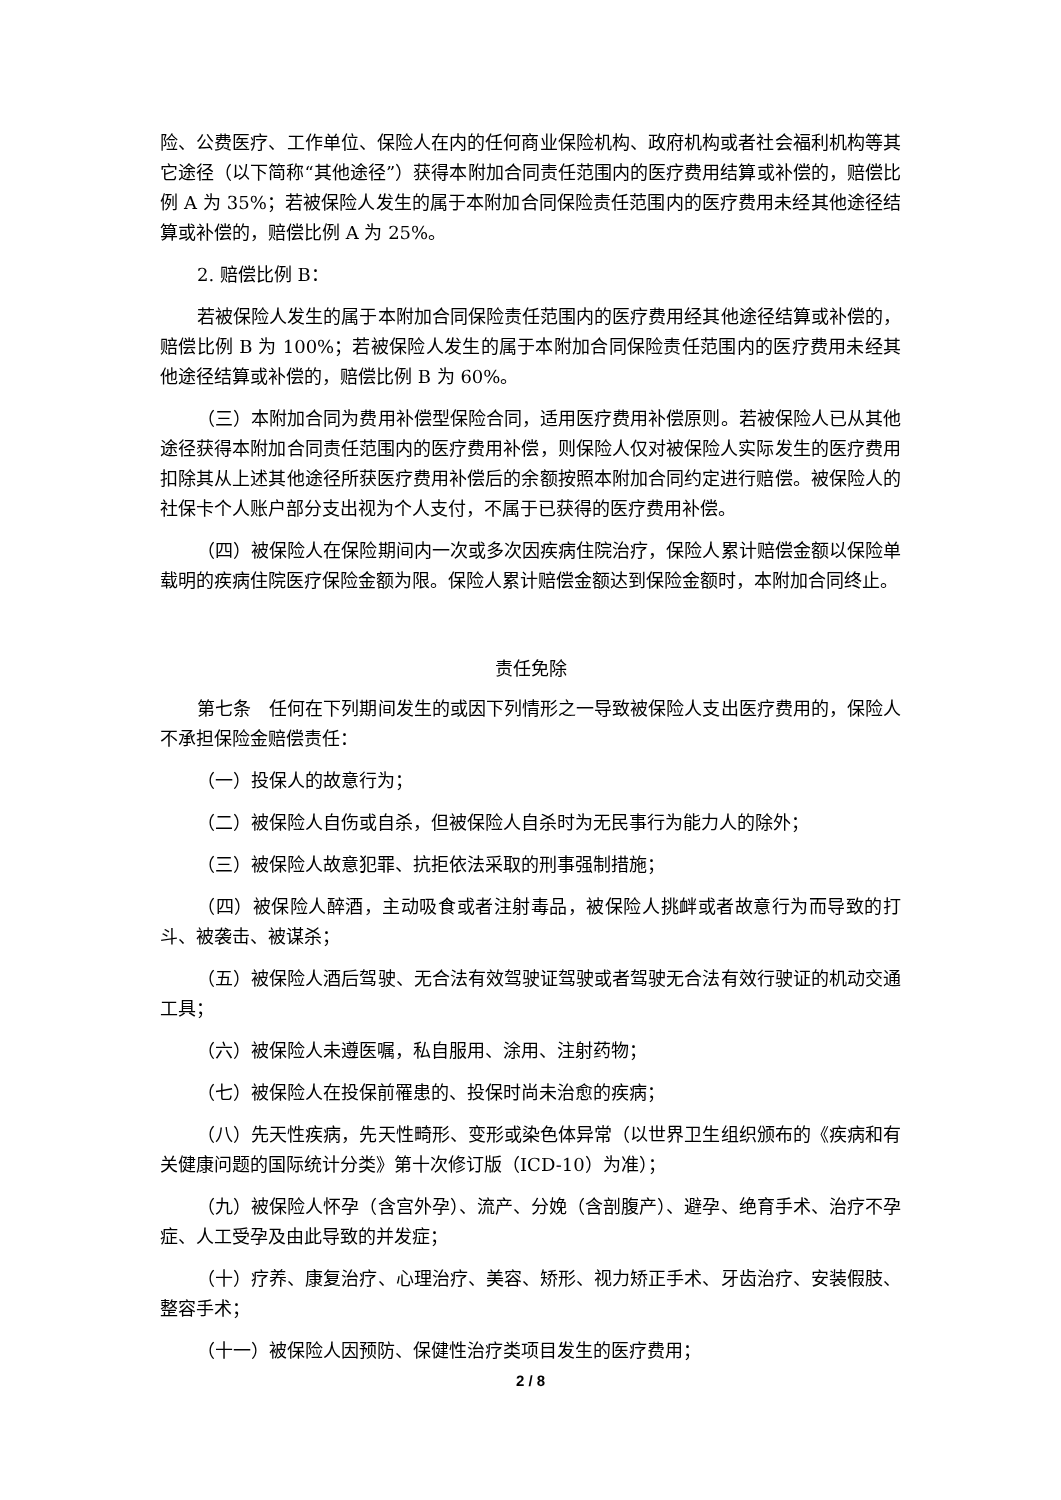险、公费医疗、工作单位、保险人在内的任何商业保险机构、政府机构或者社会福利机构等其它途径（以下简称“其他途径”）获得本附加合同责任范围内的医疗费用结算或补偿的，赔偿比例 A 为 35%；若被保险人发生的属于本附加合同保险责任范围内的医疗费用未经其他途径结算或补偿的，赔偿比例 A 为 25%。
2. 赔偿比例 B：
若被保险人发生的属于本附加合同保险责任范围内的医疗费用经其他途径结算或补偿的，赔偿比例 B 为 100%；若被保险人发生的属于本附加合同保险责任范围内的医疗费用未经其他途径结算或补偿的，赔偿比例 B 为 60%。
（三）本附加合同为费用补偿型保险合同，适用医疗费用补偿原则。若被保险人已从其他途径获得本附加合同责任范围内的医疗费用补偿，则保险人仅对被保险人实际发生的医疗费用扣除其从上述其他途径所获医疗费用补偿后的余额按照本附加合同约定进行赔偿。被保险人的社保卡个人账户部分支出视为个人支付，不属于已获得的医疗费用补偿。
（四）被保险人在保险期间内一次或多次因疾病住院治疗，保险人累计赔偿金额以保险单载明的疾病住院医疗保险金额为限。保险人累计赔偿金额达到保险金额时，本附加合同终止。
责任免除
第七条　任何在下列期间发生的或因下列情形之一导致被保险人支出医疗费用的，保险人不承担保险金赔偿责任：
（一）投保人的故意行为；
（二）被保险人自伤或自杀，但被保险人自杀时为无民事行为能力人的除外；
（三）被保险人故意犯罪、抗拒依法采取的刑事强制措施；
（四）被保险人醉酒，主动吸食或者注射毒品，被保险人挑衅或者故意行为而导致的打斗、被袭击、被谋杀；
（五）被保险人酒后驾驶、无合法有效驾驶证驾驶或者驾驶无合法有效行驶证的机动交通工具；
（六）被保险人未遵医嘱，私自服用、涂用、注射药物；
（七）被保险人在投保前罹患的、投保时尚未治愈的疾病；
（八）先天性疾病，先天性畸形、变形或染色体异常（以世界卫生组织颁布的《疾病和有关健康问题的国际统计分类》第十次修订版（ICD-10）为准）；
（九）被保险人怀孕（含宫外孕）、流产、分娩（含剖腹产）、避孕、绝育手术、治疗不孕症、人工受孕及由此导致的并发症；
（十）疗养、康复治疗、心理治疗、美容、矫形、视力矫正手术、牙齿治疗、安装假肢、整容手术；
（十一）被保险人因预防、保健性治疗类项目发生的医疗费用；
2 / 8